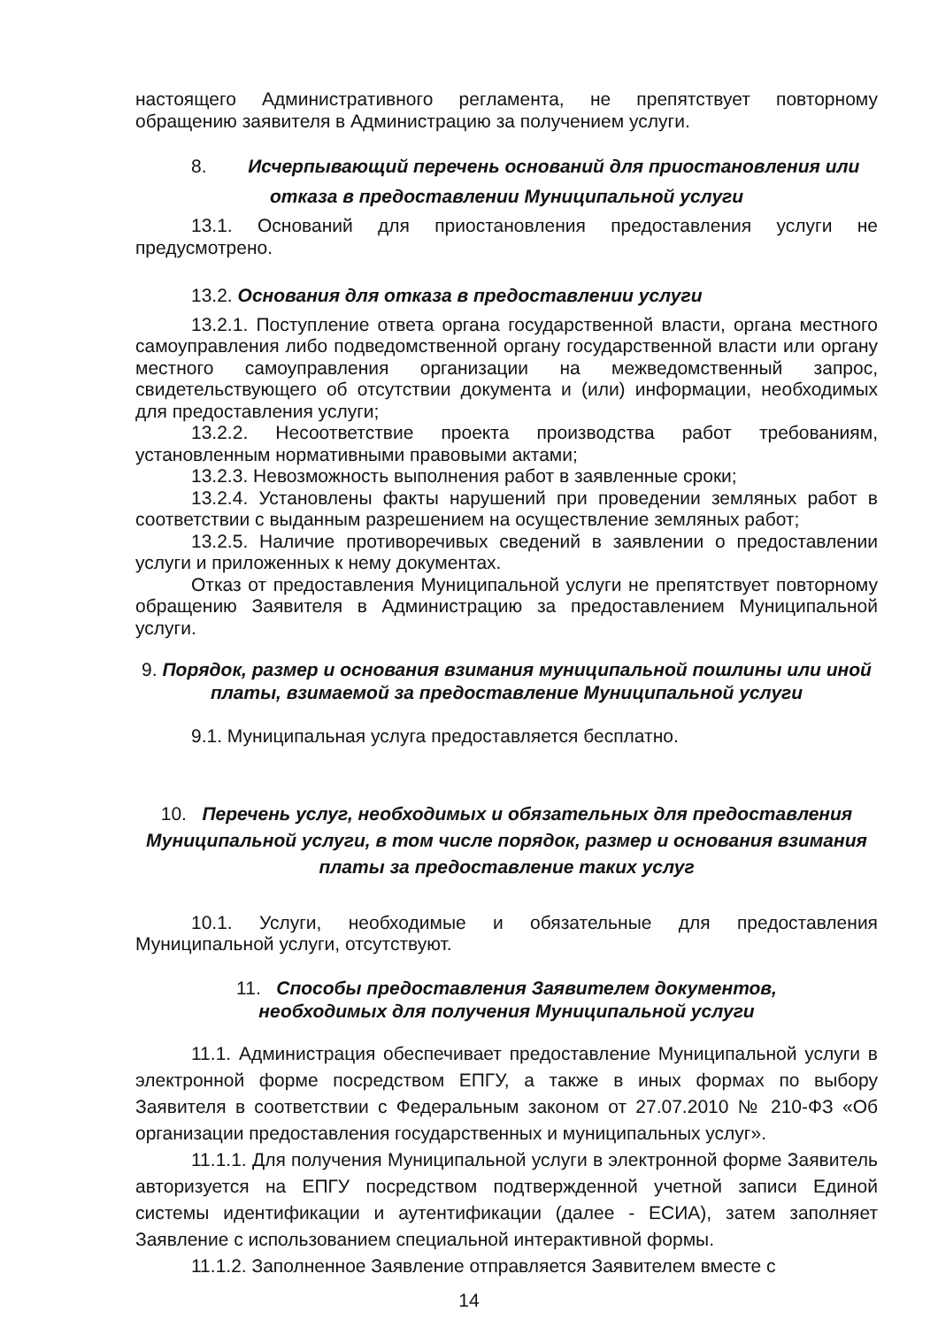настоящего Административного регламента, не препятствует повторному обращению заявителя в Администрацию за получением услуги.
8. Исчерпывающий перечень оснований для приостановления или
отказа в предоставлении Муниципальной услуги
13.1. Оснований для приостановления предоставления услуги не предусмотрено.
13.2. Основания для отказа в предоставлении услуги
13.2.1. Поступление ответа органа государственной власти, органа местного самоуправления либо подведомственной органу государственной власти или органу местного самоуправления организации на межведомственный запрос, свидетельствующего об отсутствии документа и (или) информации, необходимых для предоставления услуги;
13.2.2. Несоответствие проекта производства работ требованиям, установленным нормативными правовыми актами;
13.2.3. Невозможность выполнения работ в заявленные сроки;
13.2.4. Установлены факты нарушений при проведении земляных работ в соответствии с выданным разрешением на осуществление земляных работ;
13.2.5. Наличие противоречивых сведений в заявлении о предоставлении услуги и приложенных к нему документах.
Отказ от предоставления Муниципальной услуги не препятствует повторному обращению Заявителя в Администрацию за предоставлением Муниципальной услуги.
9. Порядок, размер и основания взимания муниципальной пошлины или иной платы, взимаемой за предоставление Муниципальной услуги
9.1. Муниципальная услуга предоставляется бесплатно.
10. Перечень услуг, необходимых и обязательных для предоставления Муниципальной услуги, в том числе порядок, размер и основания взимания платы за предоставление таких услуг
10.1. Услуги, необходимые и обязательные для предоставления Муниципальной услуги, отсутствуют.
11. Способы предоставления Заявителем документов,
необходимых для получения Муниципальной услуги
11.1. Администрация обеспечивает предоставление Муниципальной услуги в электронной форме посредством ЕПГУ, а также в иных формах по выбору Заявителя в соответствии с Федеральным законом от 27.07.2010 № 210-ФЗ «Об организации предоставления государственных и муниципальных услуг».
11.1.1. Для получения Муниципальной услуги в электронной форме Заявитель авторизуется на ЕПГУ посредством подтвержденной учетной записи Единой системы идентификации и аутентификации (далее - ЕСИА), затем заполняет Заявление с использованием специальной интерактивной формы.
11.1.2. Заполненное Заявление отправляется Заявителем вместе с
14